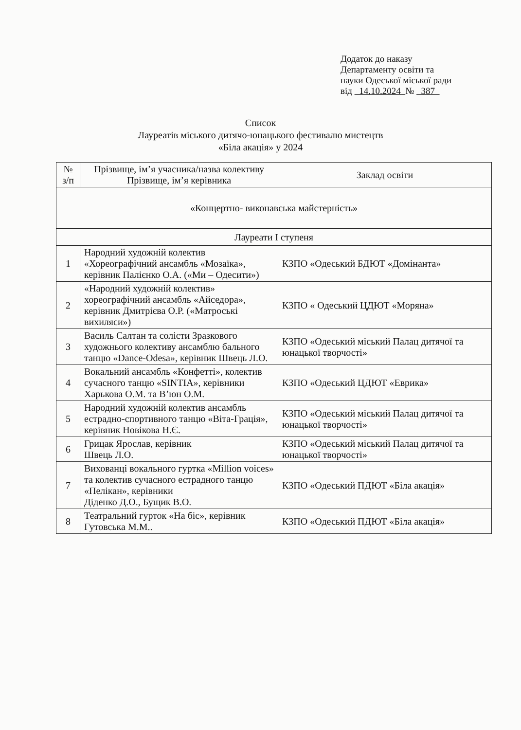Додаток до наказу
Департаменту освіти та
науки Одеської міської ради
від 14.10.2024 № 387
Список
Лауреатів міського дитячо-юнацького фестивалю мистецтв
«Біла акація» у 2024
| № з/п | Прізвище, ім’я учасника/назва колективу Прізвище, ім’я керівника | Заклад освіти |
| --- | --- | --- |
| «Концертно- виконавська майстерність» | | |
| Лауреати І ступеня | | |
| 1 | Народний художній колектив «Хореографічний ансамбль «Мозаїка», керівник Палієнко О.А. («Ми – Одесити») | КЗПО «Одеський БДЮТ «Домінанта» |
| 2 | «Народний художній колектив» хореографічний ансамбль «Айседора», керівник Дмитрієва О.Р. («Матроські вихиляси») | КЗПО « Одеський ЦДЮТ «Моряна» |
| 3 | Василь Салтан та солісти Зразкового художнього колективу ансамблю бального танцю «Dance-Odesa», керівник Швець Л.О. | КЗПО «Одеський міський Палац дитячої та юнацької творчості» |
| 4 | Вокальний ансамбль «Конфетті», колектив сучасного танцю «SINTIA», керівники Харькова О.М. та В’юн О.М. | КЗПО «Одеський ЦДЮТ «Еврика» |
| 5 | Народний художній колектив ансамбль естрадно-спортивного танцю «Віта-Грація», керівник Новікова Н.Є. | КЗПО «Одеський міський Палац дитячої та юнацької творчості» |
| 6 | Грицак Ярослав, керівник Швець Л.О. | КЗПО «Одеський міський Палац дитячої та юнацької творчості» |
| 7 | Вихованці вокального гуртка «Million voices» та колектив сучасного естрадного танцю «Пелікан», керівники Діденко Д.О., Бущик В.О. | КЗПО «Одеський ПДЮТ «Біла акація» |
| 8 | Театральний гурток «На біс», керівник Гутовська М.М.. | КЗПО «Одеський ПДЮТ «Біла акація» |